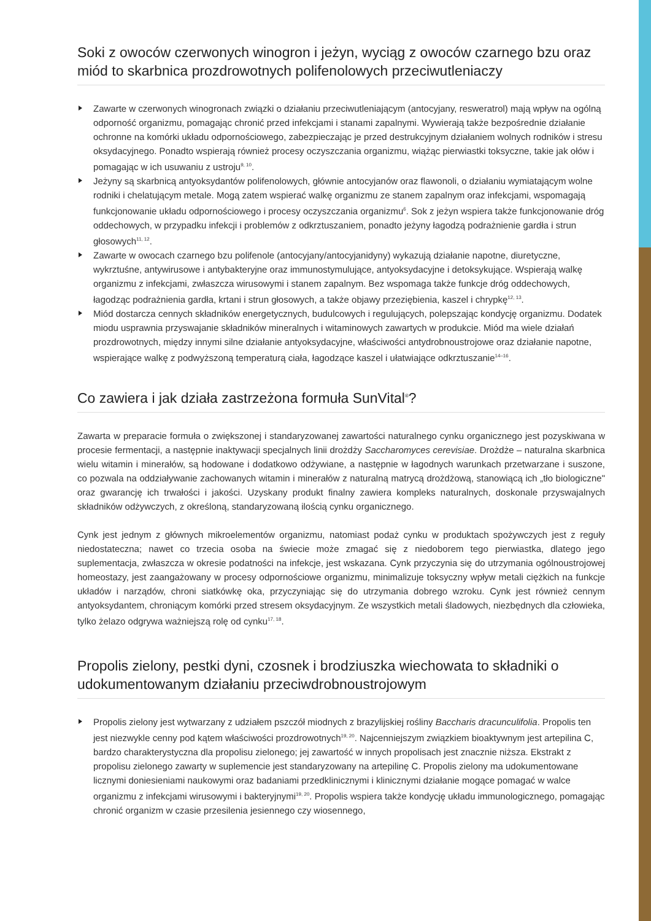Soki z owoców czerwonych winogron i jeżyn, wyciąg z owoców czarnego bzu oraz miód to skarbnica prozdrowotnych polifenolowych przeciwutleniaczy
Zawarte w czerwonych winogronach związki o działaniu przeciwutleniającym (antocyjany, resweratrol) mają wpływ na ogólną odporność organizmu, pomagając chronić przed infekcjami i stanami zapalnymi. Wywierają także bezpośrednie działanie ochronne na komórki układu odpornościowego, zabezpieczając je przed destrukcyjnym działaniem wolnych rodników i stresu oksydacyjnego. Ponadto wspierają również procesy oczyszczania organizmu, wiążąc pierwiastki toksyczne, takie jak ołów i pomagając w ich usuwaniu z ustroju<sup>9, 10</sup>.
Jeżyny są skarbnicą antyoksydantów polifenolowych, głównie antocyjanów oraz flawonoli, o działaniu wymiatającym wolne rodniki i chelatującym metale. Mogą zatem wspierać walkę organizmu ze stanem zapalnym oraz infekcjami, wspomagają funkcjonowanie układu odpornościowego i procesy oczyszczania organizmu<sup>6</sup>. Sok z jeżyn wspiera także funkcjonowanie dróg oddechowych, w przypadku infekcji i problemów z odkrztuszaniem, ponadto jeżyny łagodzą podrażnienie gardła i strun głosowych<sup>11, 12</sup>.
Zawarte w owocach czarnego bzu polifenole (antocyjany/antocyjanidyny) wykazują działanie napotne, diuretyczne, wykrztuśne, antywirusowe i antybakteryjne oraz immunostymulujące, antyoksydacyjne i detoksykujące. Wspierają walkę organizmu z infekcjami, zwłaszcza wirusowymi i stanem zapalnym. Bez wspomaga także funkcje dróg oddechowych, łagodząc podrażnienia gardła, krtani i strun głosowych, a także objawy przeziębienia, kaszel i chrypkę<sup>12, 13</sup>.
Miód dostarcza cennych składników energetycznych, budulcowych i regulujących, polepszając kondycję organizmu. Dodatek miodu usprawnia przyswajanie składników mineralnych i witaminowych zawartych w produkcie. Miód ma wiele działań prozdrowotnych, między innymi silne działanie antyoksydacyjne, właściwości antydrobnoustrojowe oraz działanie napotne, wspierające walkę z podwyższoną temperaturą ciała, łagodzące kaszel i ułatwiające odkrztuszanie<sup>14–16</sup>.
Co zawiera i jak działa zastrzeżona formuła SunVital<sup>®</sup>?
Zawarta w preparacie formuła o zwiększonej i standaryzowanej zawartości naturalnego cynku organicznego jest pozyskiwana w procesie fermentacji, a następnie inaktywacji specjalnych linii drożdży Saccharomyces cerevisiae. Drożdże – naturalna skarbnica wielu witamin i minerałów, są hodowane i dodatkowo odżywiane, a następnie w łagodnych warunkach przetwarzane i suszone, co pozwala na oddziaływanie zachowanych witamin i minerałów z naturalną matrycą drożdżową, stanowiącą ich „tło biologiczne" oraz gwarancję ich trwałości i jakości. Uzyskany produkt finalny zawiera kompleks naturalnych, doskonale przyswajalnych składników odżywczych, z określoną, standaryzowaną ilością cynku organicznego.
Cynk jest jednym z głównych mikroelementów organizmu, natomiast podaż cynku w produktach spożywczych jest z reguły niedostateczna; nawet co trzecia osoba na świecie może zmagać się z niedoborem tego pierwiastka, dlatego jego suplementacja, zwłaszcza w okresie podatności na infekcje, jest wskazana. Cynk przyczynia się do utrzymania ogólnoustrojowej homeostazy, jest zaangażowany w procesy odpornościowe organizmu, minimalizuje toksyczny wpływ metali ciężkich na funkcje układów i narządów, chroni siatkówkę oka, przyczyniając się do utrzymania dobrego wzroku. Cynk jest również cennym antyoksydantem, chroniącym komórki przed stresem oksydacyjnym. Ze wszystkich metali śladowych, niezbędnych dla człowieka, tylko żelazo odgrywa ważniejszą rolę od cynku<sup>17, 18</sup>.
Propolis zielony, pestki dyni, czosnek i brodziuszka wiechowata to składniki o udokumentowanym działaniu przeciwdrobnoustrojowym
Propolis zielony jest wytwarzany z udziałem pszczół miodnych z brazylijskiej rośliny Baccharis dracunculifolia. Propolis ten jest niezwykle cenny pod kątem właściwości prozdrowotnych<sup>19, 20</sup>. Najcenniejszym związkiem bioaktywnym jest artepilina C, bardzo charakterystyczna dla propolisu zielonego; jej zawartość w innych propolisach jest znacznie niższa. Ekstrakt z propolisu zielonego zawarty w suplemencie jest standaryzowany na artepilinę C. Propolis zielony ma udokumentowane licznymi doniesieniami naukowymi oraz badaniami przedklinicznymi i klinicznymi działanie mogące pomagać w walce organizmu z infekcjami wirusowymi i bakteryjnymi<sup>19, 20</sup>. Propolis wspiera także kondycję układu immunologicznego, pomagając chronić organizm w czasie przesilenia jesiennego czy wiosennego,